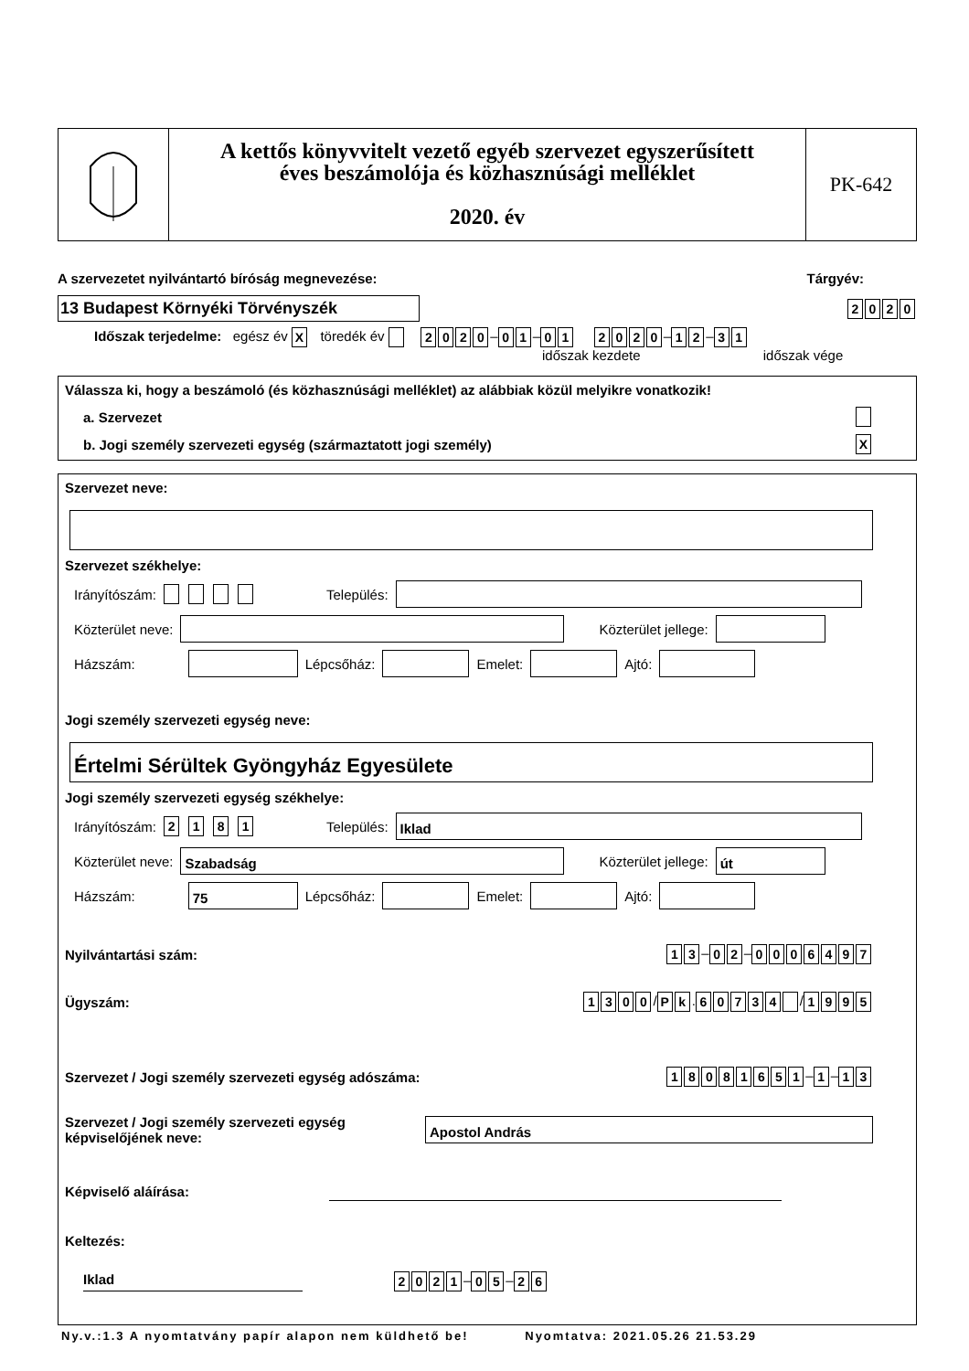A kettős könyvvitelt vezető egyéb szervezet egyszerűsített
éves beszámolója és közhasznúsági melléklet
2020. év
PK-642
A szervezetet nyilvántartó bíróság megnevezése: Tárgyév:
13 Budapest Környéki Törvényszék 2020
Időszak terjedelme: egész év X töredék év 2020 – 0 1 – 01 2020 – 1 2 – 3 1
időszak kezdete időszak vége
Válassza ki, hogy a beszámoló (és közhasznúsági melléklet) az alábbiak közül melyikre vonatkozik!
a. Szervezet
b. Jogi személy szervezeti egység (származtatott jogi személy) X
Szervezet neve:
Szervezet székhelye:
Irányítószám: Település:
Közterület neve: Közterület jellege:
Házszám: Lépcsőház: Emelet: Ajtó:
Jogi személy szervezeti egység neve:
Értelmi Sérültek Gyöngyház Egyesülete
Jogi személy szervezeti egység székhelye:
Irányítószám: 2181 Település: Iklad
Közterület neve: Szabadság Közterület jellege: út
Házszám: 75 Lépcsőház: Emelet: Ajtó:
Nyilvántartási szám: 1 3 – 0 2 – 0006497
Ügyszám: 1300 / P k. 60734 / 1995
Szervezet / Jogi személy szervezeti egység adószáma: 18081651 – 1 – 1 3
Szervezet / Jogi személy szervezeti egység
képviselőjének neve: Apostol András
Képviselő aláírása:
Keltezés:
Iklad 2021 – 0 5 – 2 6
Ny.v.:1.3 A nyomtatvány papír alapon nem küldhető be! Nyomtatva: 2021.05.26 21.53.29